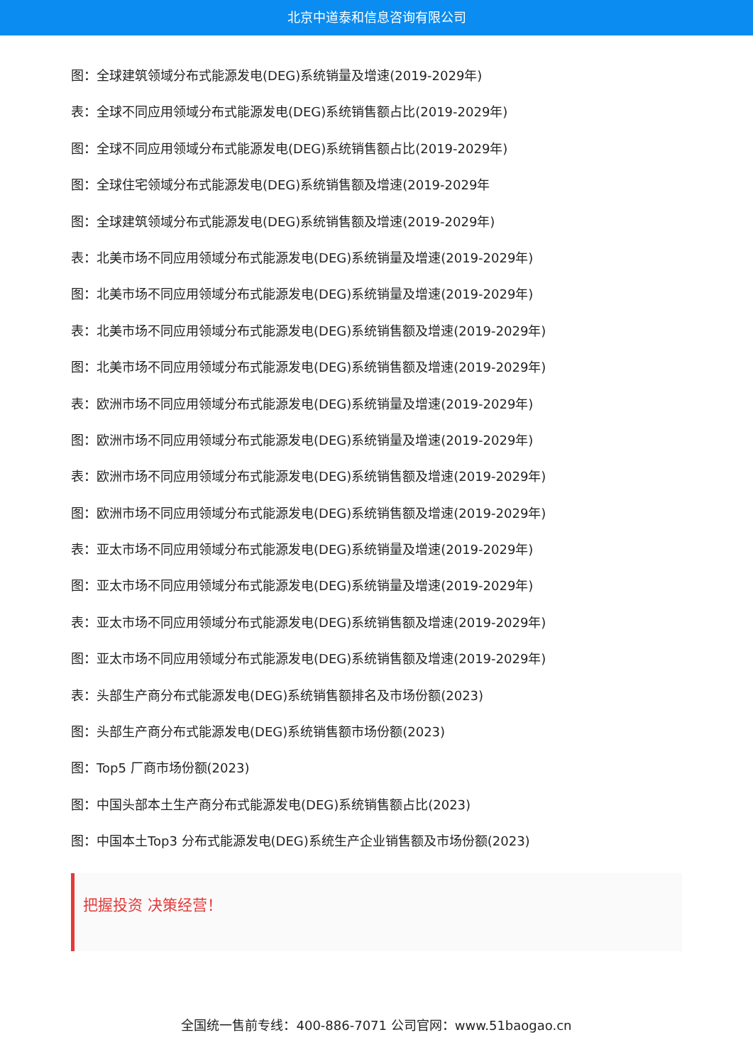北京中道泰和信息咨询有限公司
图：全球建筑领域分布式能源发电(DEG)系统销量及增速(2019-2029年)
表：全球不同应用领域分布式能源发电(DEG)系统销售额占比(2019-2029年)
图：全球不同应用领域分布式能源发电(DEG)系统销售额占比(2019-2029年)
图：全球住宅领域分布式能源发电(DEG)系统销售额及增速(2019-2029年
图：全球建筑领域分布式能源发电(DEG)系统销售额及增速(2019-2029年)
表：北美市场不同应用领域分布式能源发电(DEG)系统销量及增速(2019-2029年)
图：北美市场不同应用领域分布式能源发电(DEG)系统销量及增速(2019-2029年)
表：北美市场不同应用领域分布式能源发电(DEG)系统销售额及增速(2019-2029年)
图：北美市场不同应用领域分布式能源发电(DEG)系统销售额及增速(2019-2029年)
表：欧洲市场不同应用领域分布式能源发电(DEG)系统销量及增速(2019-2029年)
图：欧洲市场不同应用领域分布式能源发电(DEG)系统销量及增速(2019-2029年)
表：欧洲市场不同应用领域分布式能源发电(DEG)系统销售额及增速(2019-2029年)
图：欧洲市场不同应用领域分布式能源发电(DEG)系统销售额及增速(2019-2029年)
表：亚太市场不同应用领域分布式能源发电(DEG)系统销量及增速(2019-2029年)
图：亚太市场不同应用领域分布式能源发电(DEG)系统销量及增速(2019-2029年)
表：亚太市场不同应用领域分布式能源发电(DEG)系统销售额及增速(2019-2029年)
图：亚太市场不同应用领域分布式能源发电(DEG)系统销售额及增速(2019-2029年)
表：头部生产商分布式能源发电(DEG)系统销售额排名及市场份额(2023)
图：头部生产商分布式能源发电(DEG)系统销售额市场份额(2023)
图：Top5 厂商市场份额(2023)
图：中国头部本土生产商分布式能源发电(DEG)系统销售额占比(2023)
图：中国本土Top3 分布式能源发电(DEG)系统生产企业销售额及市场份额(2023)
把握投资 决策经营！
全国统一售前专线：400-886-7071 公司官网：www.51baogao.cn